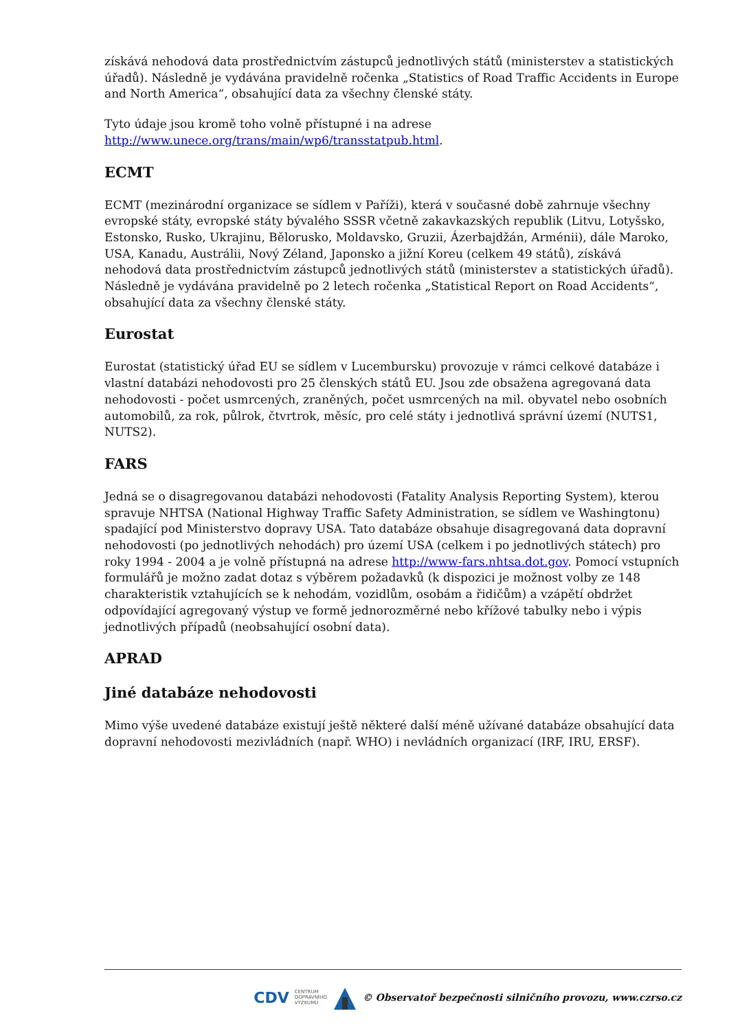získává nehodová data prostřednictvím zástupců jednotlivých států (ministerstev a statistických úřadů). Následně je vydávána pravidelně ročenka „Statistics of Road Traffic Accidents in Europe and North America“, obsahující data za všechny členské státy.
Tyto údaje jsou kromě toho volně přístupné i na adrese http://www.unece.org/trans/main/wp6/transstatpub.html.
ECMT
ECMT (mezinárodní organizace se sídlem v Paříži), která v současné době zahrnuje všechny evropské státy, evropské státy bývalého SSSR včetně zakavkazských republik (Litvu, Lotyšsko, Estonsko, Rusko, Ukrajinu, Bělorusko, Moldavsko, Gruzii, Ázerbajdžán, Arménii), dále Maroko, USA, Kanadu, Austrálii, Nový Zéland, Japonsko a jižní Koreu (celkem 49 států), získává nehodová data prostřednictvím zástupců jednotlivých států (ministerstev a statistických úřadů). Následně je vydávána pravidelně po 2 letech ročenka „Statistical Report on Road Accidents“, obsahující data za všechny členské státy.
Eurostat
Eurostat (statistický úřad EU se sídlem v Lucembursku) provozuje v rámci celkové databáze i vlastní databázi nehodovosti pro 25 členských států EU. Jsou zde obsažena agregovaná data nehodovosti - počet usmrcených, zraněných, počet usmrcených na mil. obyvatel nebo osobních automobilů, za rok, půlrok, čtvrtrok, měsíc, pro celé státy i jednotlivá správní území (NUTS1, NUTS2).
FARS
Jedná se o disagregovanou databázi nehodovosti (Fatality Analysis Reporting System), kterou spravuje NHTSA (National Highway Traffic Safety Administration, se sídlem ve Washingtonu) spadající pod Ministerstvo dopravy USA. Tato databáze obsahuje disagregovaná data dopravní nehodovosti (po jednotlivých nehodách) pro území USA (celkem i po jednotlivých státech) pro roky 1994 - 2004 a je volně přístupná na adrese http://www-fars.nhtsa.dot.gov. Pomocí vstupních formulářů je možno zadat dotaz s výběrem požadavků (k dispozici je možnost volby ze 148 charakteristik vztahujících se k nehodám, vozidlům, osobám a řidičům) a vzápětí obdržet odpovídající agregovaný výstup ve formě jednorozměrné nebo křížové tabulky nebo i výpis jednotlivých případů (neobsahující osobní data).
APRAD
Jiné databáze nehodovosti
Mimo výše uvedené databáze existují ještě některé další méně užívané databáze obsahující data dopravní nehodovosti mezivládních (např. WHO) i nevládních organizací (IRF, IRU, ERSF).
CDV CENTRUM
DOPRAVNÍHO
VÝZKUMU © Observatoř bezpečnosti silničního provozu, www.czrso.cz